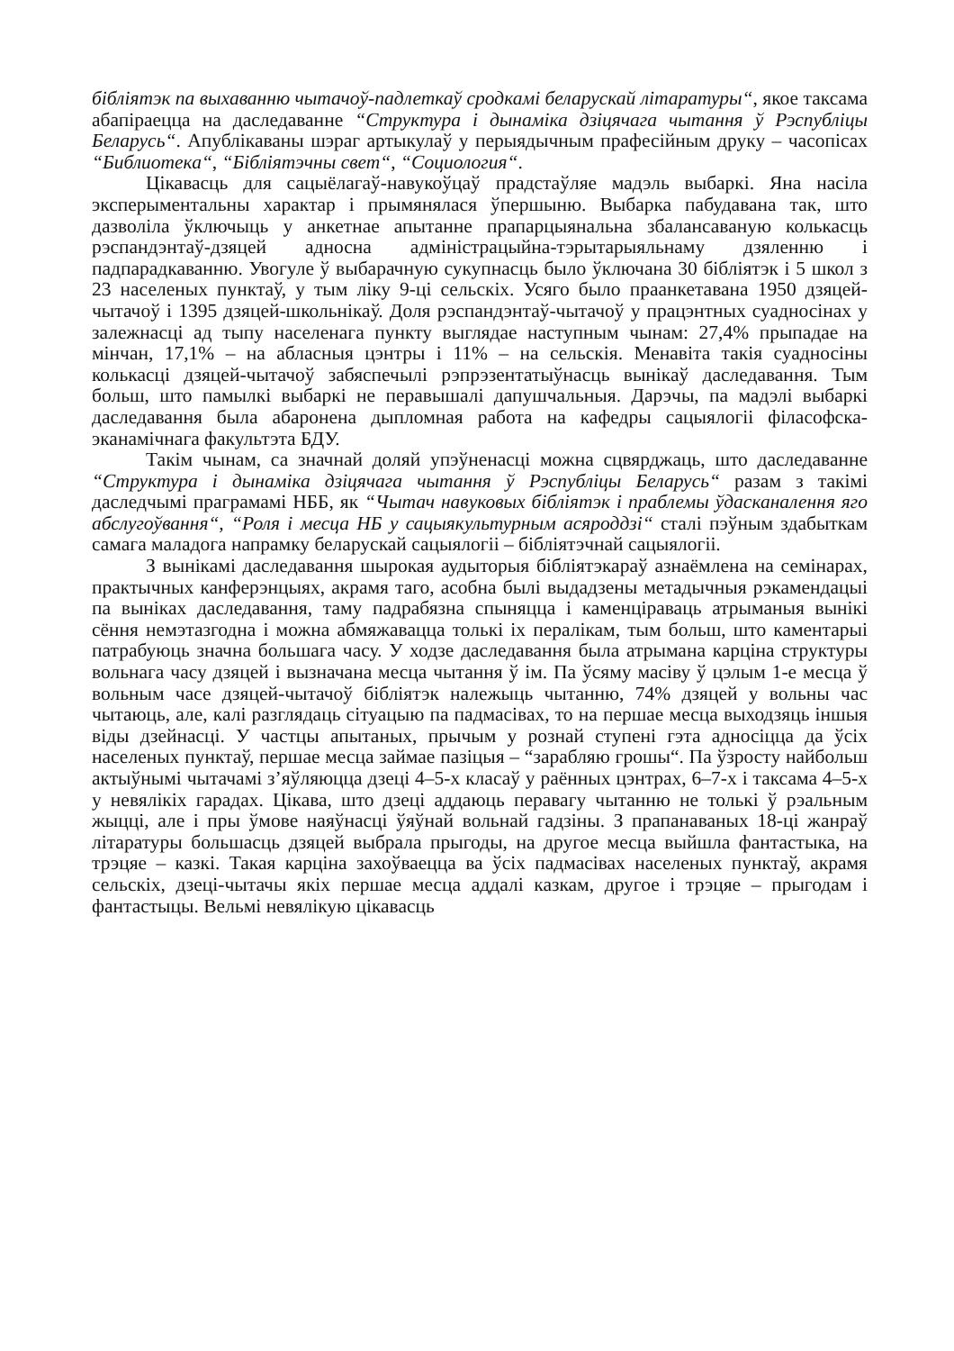бібліятэк па выхаванню чытачоў-падлеткаў сродкамі беларускай літаратуры“, якое таксама абапіраецца на даследаванне “Структура і дынаміка дзіцячага чытання ў Рэспубліцы Беларусь“. Апублікаваны шэраг артыкулаў у перыядычным прафесійным друку – часопісах “Библиотека“, “Бібліятэчны свет“, “Социология“.
Цікавасць для сацыёлагаў-навукоўцаў прадстаўляе мадэль выбаркі. Яна насіла эксперыментальны характар і прымянялася ўпершыню. Выбарка пабудавана так, што дазволіла ўключыць у анкетнае апытанне прапарцыянальна збалансаваную колькасць рэспандэнтаў-дзяцей адносна адміністрацыйна-тэрытарыяльнаму дзяленню і падпарадкаванню. Увогуле ў выбарачную сукупнасць было ўключана 30 бібліятэк і 5 школ з 23 населеных пунктаў, у тым ліку 9-ці сельскіх. Усяго было праанкетавана 1950 дзяцей-чытачоў і 1395 дзяцей-школьнікаў. Доля рэспандэнтаў-чытачоў у працэнтных суадносінах у залежнасці ад тыпу населенага пункту выглядае наступным чынам: 27,4% прыпадае на мінчан, 17,1% – на абласныя цэнтры і 11% – на сельскія. Менавіта такія суадносіны колькасці дзяцей-чытачоў забяспечылі рэпрэзентатыўнасць вынікаў даследавання. Тым больш, што памылкі выбаркі не перавышалі дапушчальныя. Дарэчы, па мадэлі выбаркі даследавання была абаронена дыпломная работа на кафедры сацыялогіі філасофска-эканамічнага факультэта БДУ.
Такім чынам, са значнай доляй упэўненасці можна сцвярджаць, што даследаванне “Структура і дынаміка дзіцячага чытання ў Рэспубліцы Беларусь“ разам з такімі даследчымі праграмамі НББ, як “Чытач навуковых бібліятэк і праблемы ўдасканалення яго абслугоўвання“, “Роля і месца НБ у сацыякультурным асяроддзі“ сталі пэўным здабыткам самага маладога напрамку беларускай сацыялогіі – бібліятэчнай сацыялогіі.
З вынікамі даследавання шырокая аудыторыя бібліятэкараў азнаёмлена на семінарах, практычных канферэнцыях, акрамя таго, асобна былі выдадзены метадычныя рэкамендацыі па выніках даследавання, таму падрабязна спыняцца і каменціраваць атрыманыя вынікі сёння немэтазгодна і можна абмяжавацца толькі іх пералікам, тым больш, што каментарыі патрабуюць значна большага часу. У ходзе даследавання была атрымана карціна структуры вольнага часу дзяцей і вызначана месца чытання ў ім. Па ўсяму масіву ў цэлым 1-е месца ў вольным часе дзяцей-чытачоў бібліятэк належыць чытанню, 74% дзяцей у вольны час чытаюць, але, калі разглядаць сітуацыю па падмасівах, то на першае месца выходзяць іншыя віды дзейнасці. У частцы апытаных, прычым у рознай ступені гэта адносіцца да ўсіх населеных пунктаў, першае месца займае пазіцыя – “зарабляю грошы“. Па ўзросту найбольш актыўнымі чытачамі з’яўляюцца дзеці 4–5-х класаў у раённых цэнтрах, 6–7-х і таксама 4–5-х у невялікіх гарадах. Цікава, што дзеці аддаюць перавагу чытанню не толькі ў рэальным жыцці, але і пры ўмове наяўнасці ўяўнай вольнай гадзіны. З прапанаваных 18-ці жанраў літаратуры большасць дзяцей выбрала прыгоды, на другое месца выйшла фантастыка, на трэцяе – казкі. Такая карціна захоўваецца ва ўсіх падмасівах населеных пунктаў, акрамя сельскіх, дзеці-чытачы якіх першае месца аддалі казкам, другое і трэцяе – прыгодам і фантастыцы. Вельмі невялікую цікавасць